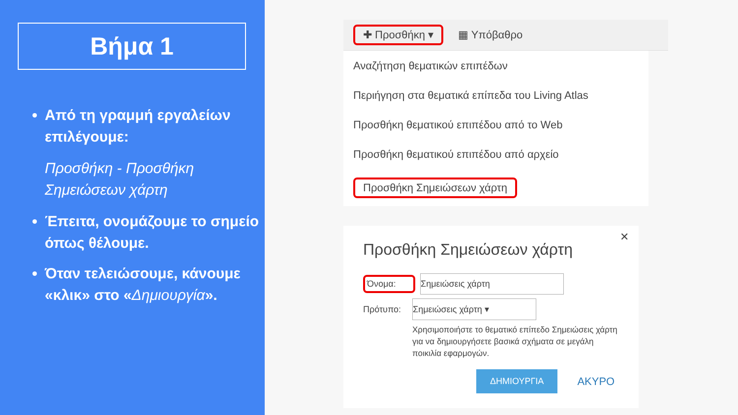Βήμα 1
Από τη γραμμή εργαλείων επιλέγουμε:
Προσθήκη - Προσθήκη Σημειώσεων χάρτη
Έπειτα, ονομάζουμε το σημείο όπως θέλουμε.
Όταν τελειώσουμε, κάνουμε «κλικ» στο «Δημιουργία».
✚ Προσθήκη ▾ ▦ Υπόβαθρο
Αναζήτηση θεματικών επιπέδων
Περιήγηση στα θεματικά επίπεδα του Living Atlas
Προσθήκη θεματικού επιπέδου από το Web
Προσθήκη θεματικού επιπέδου από αρχείο
Προσθήκη Σημειώσεων χάρτη
✕
Προσθήκη Σημειώσεων χάρτη
Όνομα: Σημειώσεις χάρτη
Πρότυπο: Σημειώσεις χάρτη ▾
Χρησιμοποιήστε το θεματικό επίπεδο Σημειώσεις χάρτη για να δημιουργήσετε βασικά σχήματα σε μεγάλη ποικιλία εφαρμογών.
ΔΗΜΙΟΥΡΓΙΑ ΑΚΥΡΟ